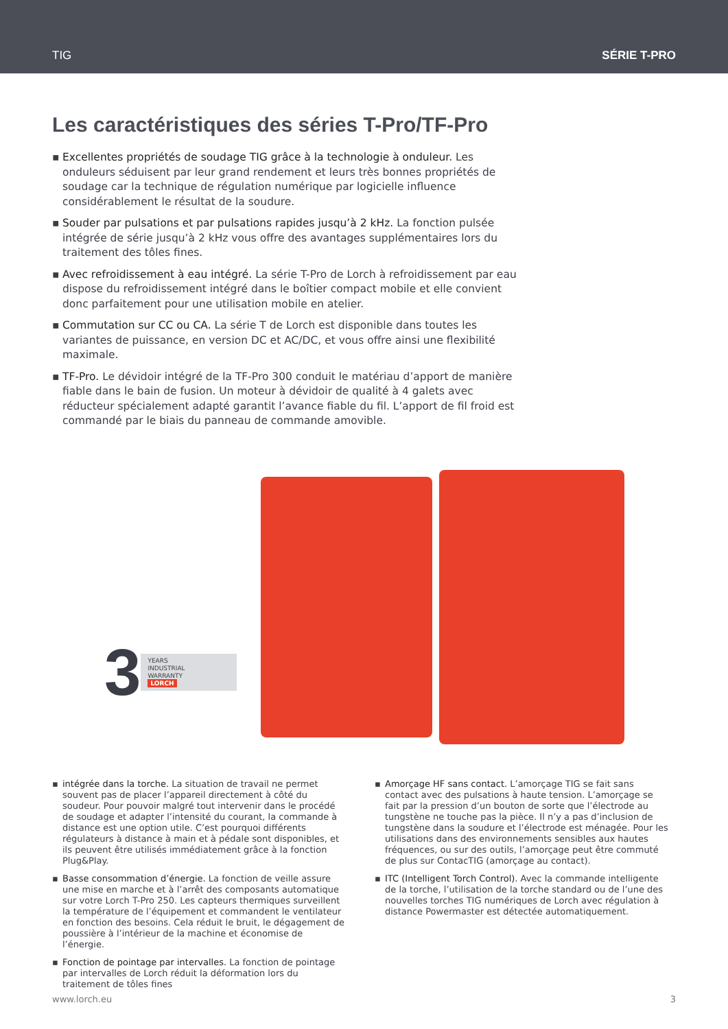TIG SÉRIE T-PRO
Les caractéristiques des séries T-Pro/TF-Pro
▪ Excellentes propriétés de soudage TIG grâce à la technologie à onduleur. Les onduleurs séduisent par leur grand rendement et leurs très bonnes propriétés de soudage car la technique de régulation numérique par logicielle influence considérablement le résultat de la soudure.
▪ Souder par pulsations et par pulsations rapides jusqu’à 2 kHz. La fonction pulsée intégrée de série jusqu’à 2 kHz vous offre des avantages supplémentaires lors du traitement des tôles fines.
▪ Avec refroidissement à eau intégré. La série T-Pro de Lorch à refroidissement par eau dispose du refroidissement intégré dans le boîtier compact mobile et elle convient donc parfaitement pour une utilisation mobile en atelier.
▪ Commutation sur CC ou CA. La série T de Lorch est disponible dans toutes les variantes de puissance, en version DC et AC/DC, et vous offre ainsi une flexibilité maximale.
▪ TF-Pro. Le dévidoir intégré de la TF-Pro 300 conduit le matériau d’apport de manière fiable dans le bain de fusion. Un moteur à dévidoir de qualité à 4 galets avec réducteur spécialement adapté garantit l’avance fiable du fil. L’apport de fil froid est commandé par le biais du panneau de commande amovible.
3
YEARS
INDUSTRIAL
WARRANTY
LORCH
▪ intégrée dans la torche. La situation de travail ne permet souvent pas de placer l’appareil directement à côté du soudeur. Pour pouvoir malgré tout intervenir dans le procédé de soudage et adapter l’intensité du courant, la commande à distance est une option utile. C’est pourquoi différents régulateurs à distance à main et à pédale sont disponibles, et ils peuvent être utilisés immédiatement grâce à la fonction Plug&Play.
▪ Basse consommation d’énergie. La fonction de veille assure une mise en marche et à l’arrêt des composants automatique sur votre Lorch T-Pro 250. Les capteurs thermiques surveillent la température de l’équipement et commandent le ventilateur en fonction des besoins. Cela réduit le bruit, le dégagement de poussière à l’intérieur de la machine et économise de l’énergie.
▪ Fonction de pointage par intervalles. La fonction de pointage par intervalles de Lorch réduit la déformation lors du traitement de tôles fines
▪ Amorçage HF sans contact. L’amorçage TIG se fait sans contact avec des pulsations à haute tension. L’amorçage se fait par la pression d’un bouton de sorte que l’électrode au tungstène ne touche pas la pièce. Il n’y a pas d’inclusion de tungstène dans la soudure et l’électrode est ménagée. Pour les utilisations dans des environnements sensibles aux hautes fréquences, ou sur des outils, l’amorçage peut être commuté de plus sur ContacTIG (amorçage au contact).
▪ ITC (Intelligent Torch Control). Avec la commande intelligente de la torche, l’utilisation de la torche standard ou de l’une des nouvelles torches TIG numériques de Lorch avec régulation à distance Powermaster est détectée automatiquement.
www.lorch.eu 3